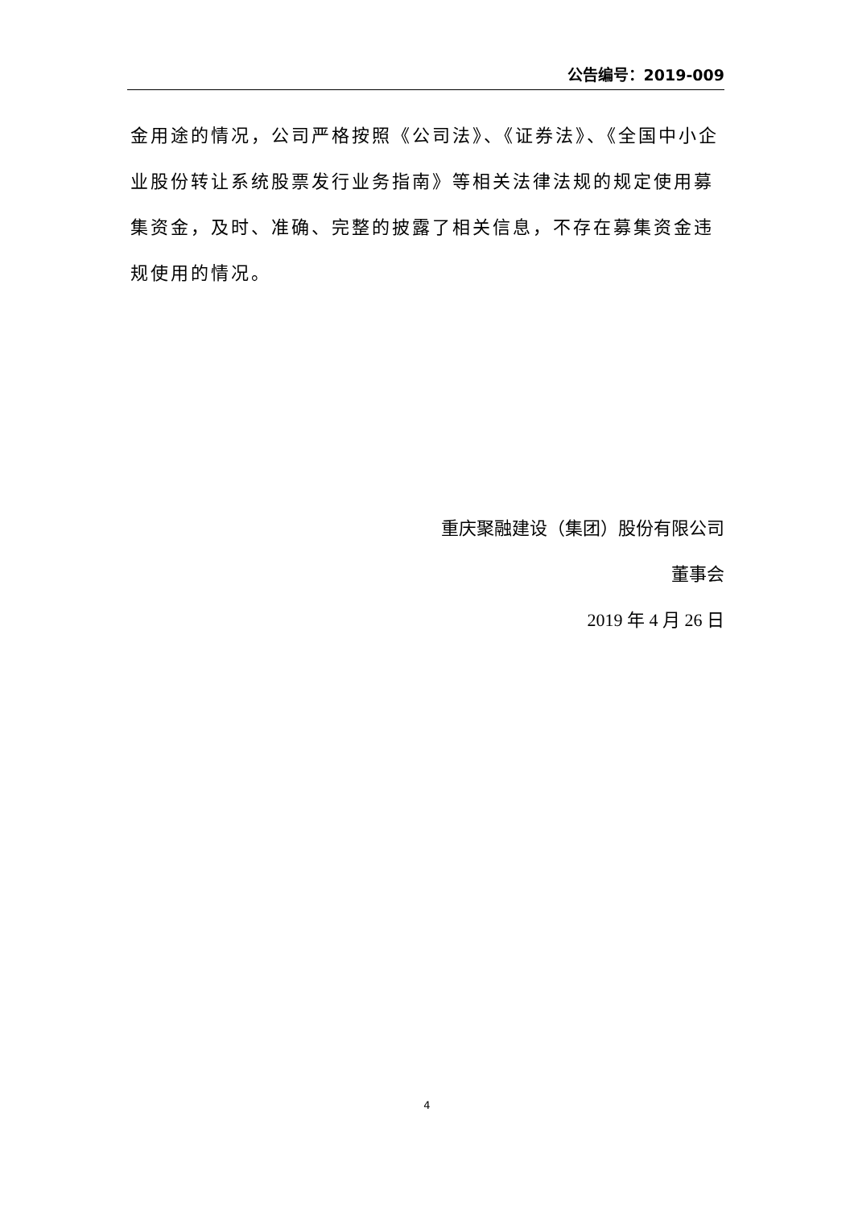公告编号：2019-009
金用途的情况，公司严格按照《公司法》、《证券法》、《全国中小企业股份转让系统股票发行业务指南》等相关法律法规的规定使用募集资金，及时、准确、完整的披露了相关信息，不存在募集资金违规使用的情况。
重庆聚融建设（集团）股份有限公司
董事会
2019 年 4 月 26 日
4